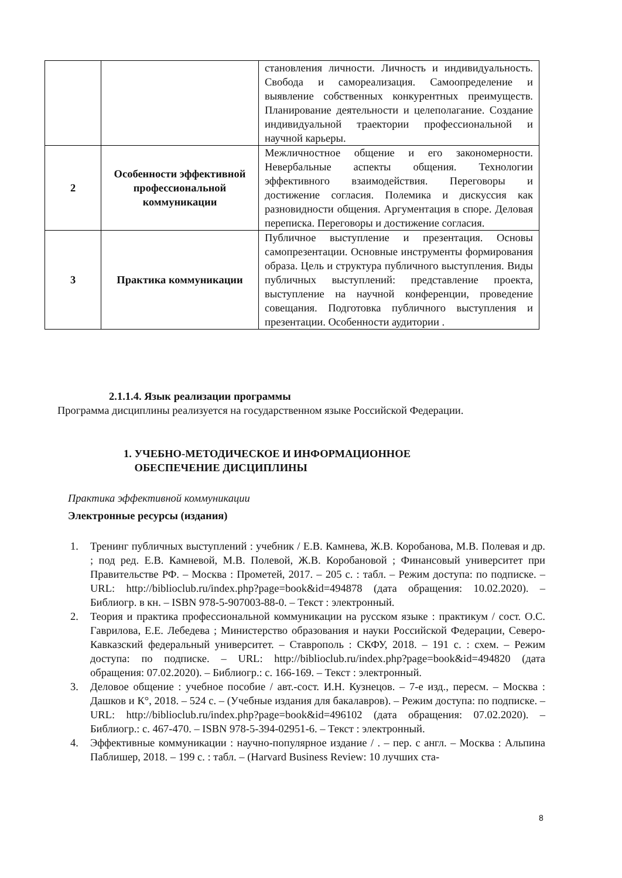| | | становления личности. Личность и индивидуальность. Свобода и самореализация. Самоопределение и выявление собственных конкурентных преимуществ. Планирование деятельности и целеполагание. Создание индивидуальной траектории профессиональной и научной карьеры. |
| 2 | Особенности эффективной профессиональной коммуникации | Межличностное общение и его закономерности. Невербальные аспекты общения. Технологии эффективного взаимодействия. Переговоры и достижение согласия. Полемика и дискуссия как разновидности общения. Аргументация в споре. Деловая переписка. Переговоры и достижение согласия. |
| 3 | Практика коммуникации | Публичное выступление и презентация. Основы самопрезентации. Основные инструменты формирования образа. Цель и структура публичного выступления. Виды публичных выступлений: представление проекта, выступление на научной конференции, проведение совещания. Подготовка публичного выступления и презентации. Особенности аудитории . |
2.1.1.4. Язык реализации программы
Программа дисциплины реализуется на государственном языке Российской Федерации.
1. УЧЕБНО-МЕТОДИЧЕСКОЕ И ИНФОРМАЦИОННОЕ
ОБЕСПЕЧЕНИЕ ДИСЦИПЛИНЫ
Практика эффективной коммуникации
Электронные ресурсы (издания)
1. Тренинг публичных выступлений : учебник / Е.В. Камнева, Ж.В. Коробанова, М.В. Полевая и др. ; под ред. Е.В. Камневой, М.В. Полевой, Ж.В. Коробановой ; Финансовый университет при Правительстве РФ. – Москва : Прометей, 2017. – 205 с. : табл. – Режим доступа: по подписке. – URL: http://biblioclub.ru/index.php?page=book&id=494878 (дата обращения: 10.02.2020). – Библиогр. в кн. – ISBN 978-5-907003-88-0. – Текст : электронный.
2. Теория и практика профессиональной коммуникации на русском языке : практикум / сост. О.С. Гаврилова, Е.Е. Лебедева ; Министерство образования и науки Российской Федерации, Северо-Кавказский федеральный университет. – Ставрополь : СКФУ, 2018. – 191 с. : схем. – Режим доступа: по подписке. – URL: http://biblioclub.ru/index.php?page=book&id=494820 (дата обращения: 07.02.2020). – Библиогр.: с. 166-169. – Текст : электронный.
3. Деловое общение : учебное пособие / авт.-сост. И.Н. Кузнецов. – 7-е изд., пересм. – Москва : Дашков и К°, 2018. – 524 с. – (Учебные издания для бакалавров). – Режим доступа: по подписке. – URL: http://biblioclub.ru/index.php?page=book&id=496102 (дата обращения: 07.02.2020). – Библиогр.: с. 467-470. – ISBN 978-5-394-02951-6. – Текст : электронный.
4. Эффективные коммуникации : научно-популярное издание / . – пер. с англ. – Москва : Альпина Паблишер, 2018. – 199 с. : табл. – (Harvard Business Review: 10 лучших ста-
8